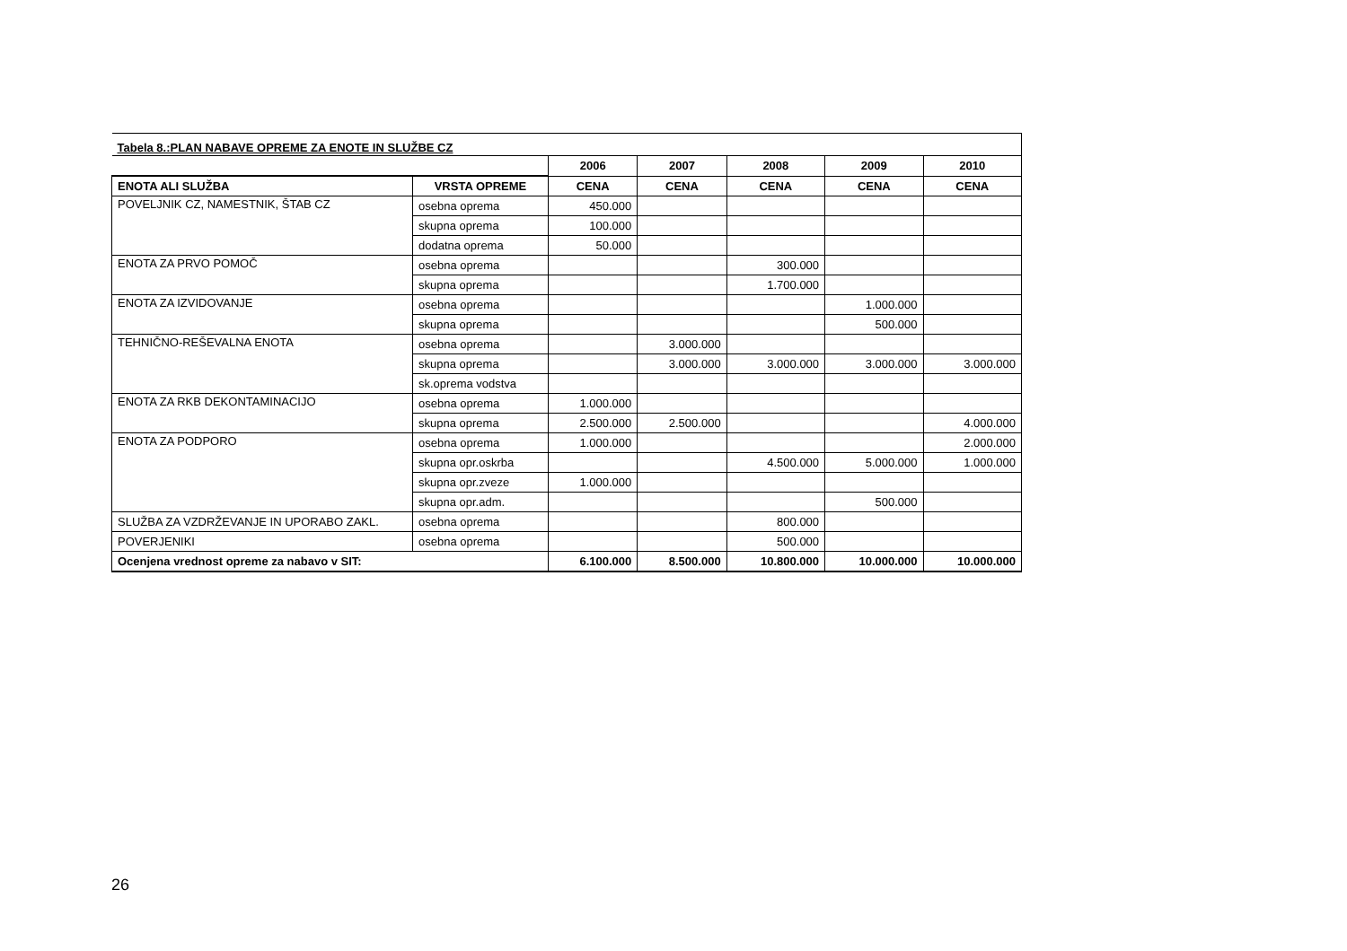| Tabela 8.:PLAN NABAVE OPREME ZA ENOTE IN SLUŽBE CZ | | | | | | |
| | | 2006 | 2007 | 2008 | 2009 | 2010 |
| ENOTA ALI SLUŽBA | VRSTA OPREME | CENA | CENA | CENA | CENA | CENA |
| POVELJNIK CZ, NAMESTNIK, ŠTAB CZ | osebna oprema | 450.000 | | | | |
| | skupna oprema | 100.000 | | | | |
| | dodatna oprema | 50.000 | | | | |
| ENOTA ZA PRVO POMOČ | osebna oprema | | | 300.000 | | |
| | skupna oprema | | | 1.700.000 | | |
| ENOTA ZA IZVIDOVANJE | osebna oprema | | | | 1.000.000 | |
| | skupna oprema | | | | 500.000 | |
| TEHNIČNO-REŠEVALNA ENOTA | osebna oprema | | 3.000.000 | | | |
| | skupna oprema | | 3.000.000 | 3.000.000 | 3.000.000 | 3.000.000 |
| | sk.oprema vodstva | | | | | |
| ENOTA ZA RKB DEKONTAMINACIJO | osebna oprema | 1.000.000 | | | | |
| | skupna oprema | 2.500.000 | 2.500.000 | | | 4.000.000 |
| ENOTA ZA PODPORO | osebna oprema | 1.000.000 | | | | 2.000.000 |
| | skupna opr.oskrba | | | 4.500.000 | 5.000.000 | 1.000.000 |
| | skupna opr.zveze | 1.000.000 | | | | |
| | skupna opr.adm. | | | | 500.000 | |
| SLUŽBA ZA VZDRŽEVANJE IN UPORABO ZAKL. | osebna oprema | | | 800.000 | | |
| POVERJENIKI | osebna oprema | | | 500.000 | | |
| Ocenjena vrednost opreme za nabavo v SIT: | | 6.100.000 | 8.500.000 | 10.800.000 | 10.000.000 | 10.000.000 |
26